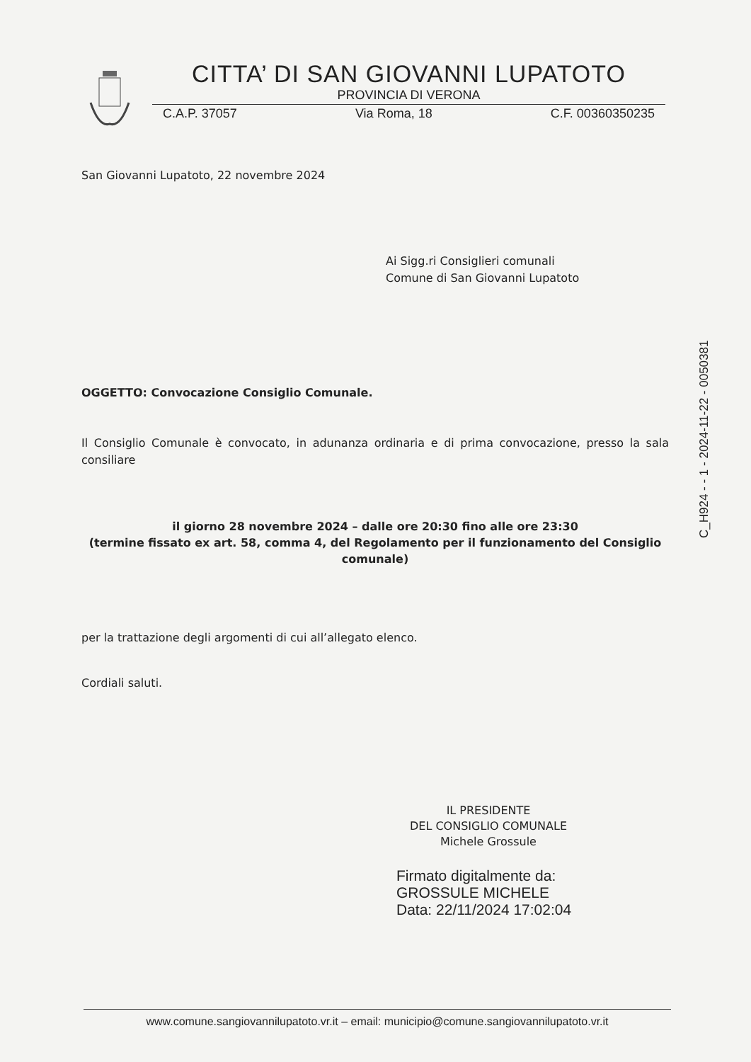CITTA’ DI SAN GIOVANNI LUPATOTO
PROVINCIA DI VERONA
C.A.P. 37057 Via Roma, 18 C.F. 00360350235
San Giovanni Lupatoto, 22 novembre 2024
Ai Sigg.ri Consiglieri comunali
Comune di San Giovanni Lupatoto
OGGETTO: Convocazione Consiglio Comunale.
Il Consiglio Comunale è convocato, in adunanza ordinaria e di prima convocazione, presso la sala consiliare
il giorno 28 novembre 2024 – dalle ore 20:30 fino alle ore 23:30
(termine fissato ex art. 58, comma 4, del Regolamento per il funzionamento del Consiglio comunale)
per la trattazione degli argomenti di cui all’allegato elenco.
Cordiali saluti.
IL PRESIDENTE
DEL CONSIGLIO COMUNALE
Michele Grossule
Firmato digitalmente da:
GROSSULE MICHELE
Data: 22/11/2024 17:02:04
C_H924 - - 1 - 2024-11-22 - 0050381
www.comune.sangiovannilupatoto.vr.it – email: municipio@comune.sangiovannilupatoto.vr.it